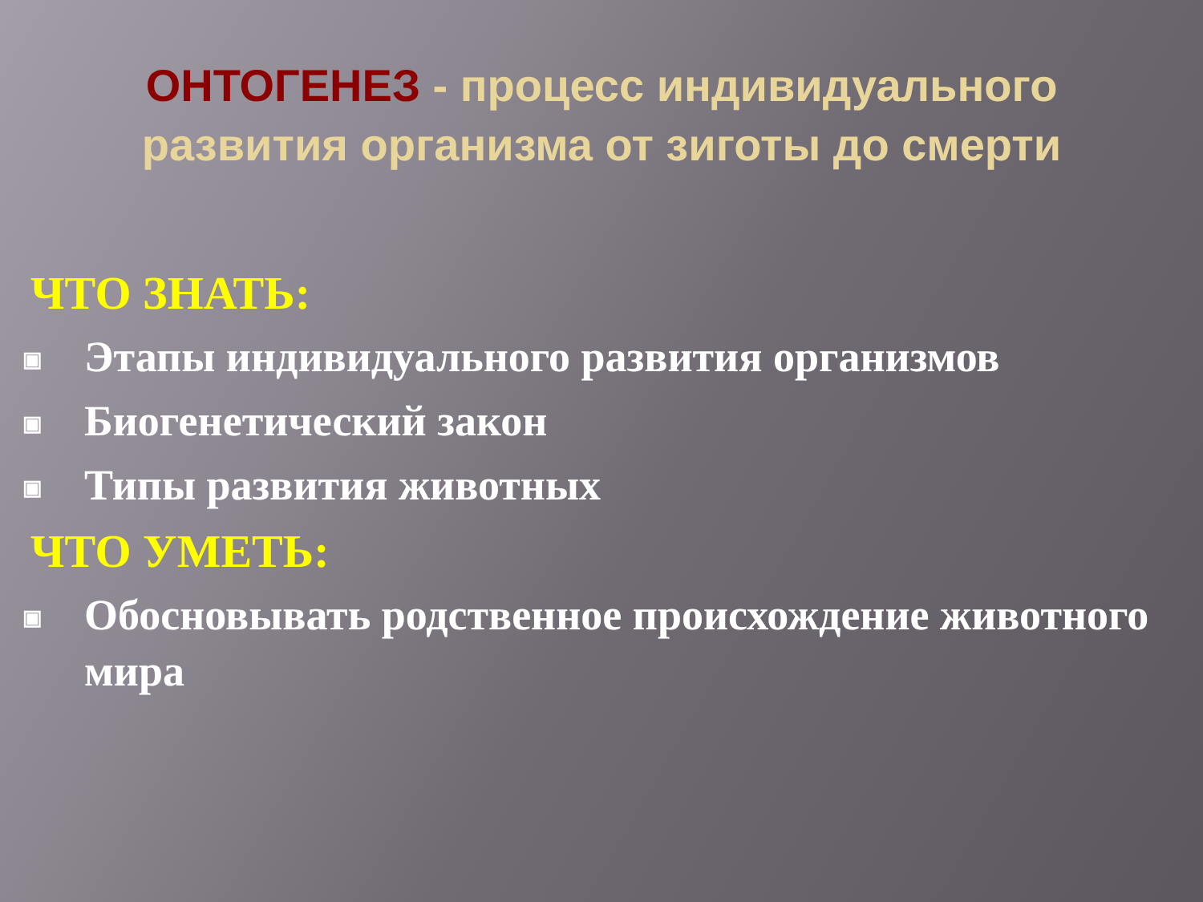ОНТОГЕНЕЗ - процесс индивидуального развития организма от зиготы до смерти
ЧТО ЗНАТЬ:
▣ Этапы индивидуального развития организмов
▣ Биогенетический закон
▣ Типы развития животных
ЧТО УМЕТЬ:
▣ Обосновывать родственное происхождение животного мира